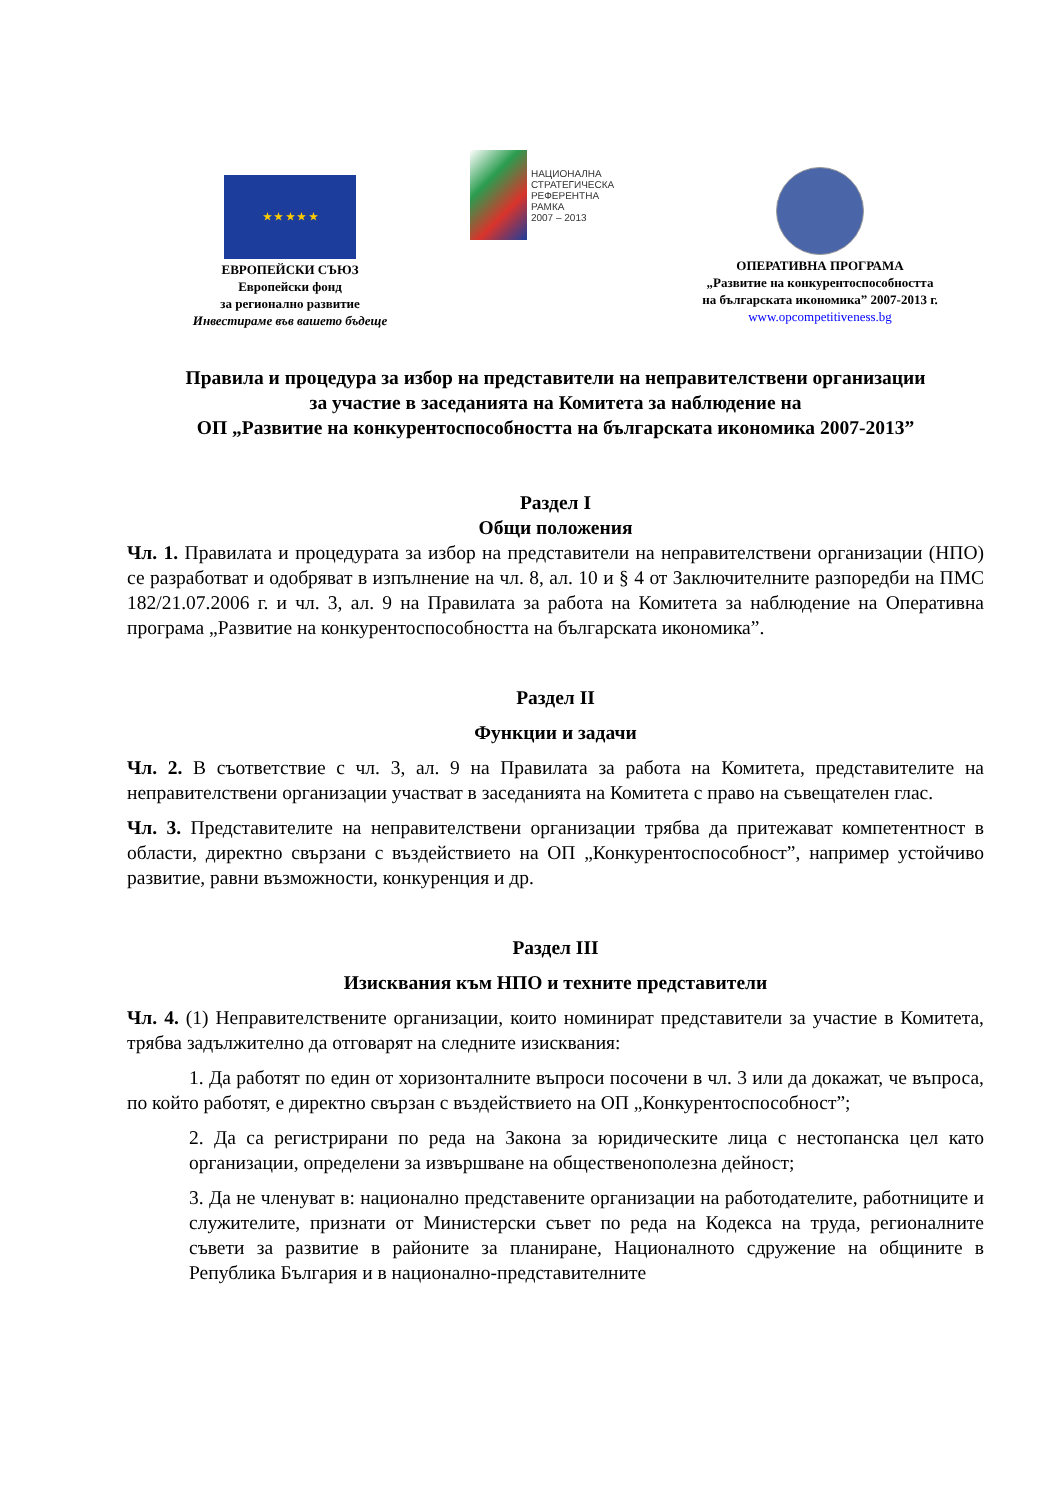★ ★ ★ ★ ★
ЕВРОПЕЙСКИ СЪЮЗ
Европейски фонд
за регионално развитие
Инвестираме във вашето бъдеще
НАЦИОНАЛНА
СТРАТЕГИЧЕСКА
РЕФЕРЕНТНА РАМКА
2007 – 2013
ОПЕРАТИВНА ПРОГРАМА
„Развитие на конкурентоспособността
на българската икономика” 2007-2013 г.
www.opcompetitiveness.bg
Правила и процедура за избор на представители на неправителствени организации
за участие в заседанията на Комитета за наблюдение на
ОП „Развитие на конкурентоспособността на българската икономика 2007-2013”
Раздел I
Общи положения
Чл. 1. Правилата и процедурата за избор на представители на неправителствени организации (НПО) се разработват и одобряват в изпълнение на чл. 8, ал. 10 и § 4 от Заключителните разпоредби на ПМС 182/21.07.2006 г. и чл. 3, ал. 9 на Правилата за работа на Комитета за наблюдение на Оперативна програма „Развитие на конкурентоспособността на българската икономика”.
Раздел II
Функции и задачи
Чл. 2. В съответствие с чл. 3, ал. 9 на Правилата за работа на Комитета, представителите на неправителствени организации участват в заседанията на Комитета с право на съвещателен глас.
Чл. 3. Представителите на неправителствени организации трябва да притежават компетентност в области, директно свързани с въздействието на ОП „Конкурентоспособност”, например устойчиво развитие, равни възможности, конкуренция и др.
Раздел III
Изисквания към НПО и техните представители
Чл. 4. (1) Неправителствените организации, които номинират представители за участие в Комитета, трябва задължително да отговарят на следните изисквания:
1. Да работят по един от хоризонталните въпроси посочени в чл. 3 или да докажат, че въпроса, по който работят, е директно свързан с въздействието на ОП „Конкурентоспособност”;
2. Да са регистрирани по реда на Закона за юридическите лица с нестопанска цел като организации, определени за извършване на общественополезна дейност;
3. Да не членуват в: национално представените организации на работодателите, работниците и служителите, признати от Министерски съвет по реда на Кодекса на труда, регионалните съвети за развитие в районите за планиране, Националното сдружение на общините в Република България и в национално-представителните